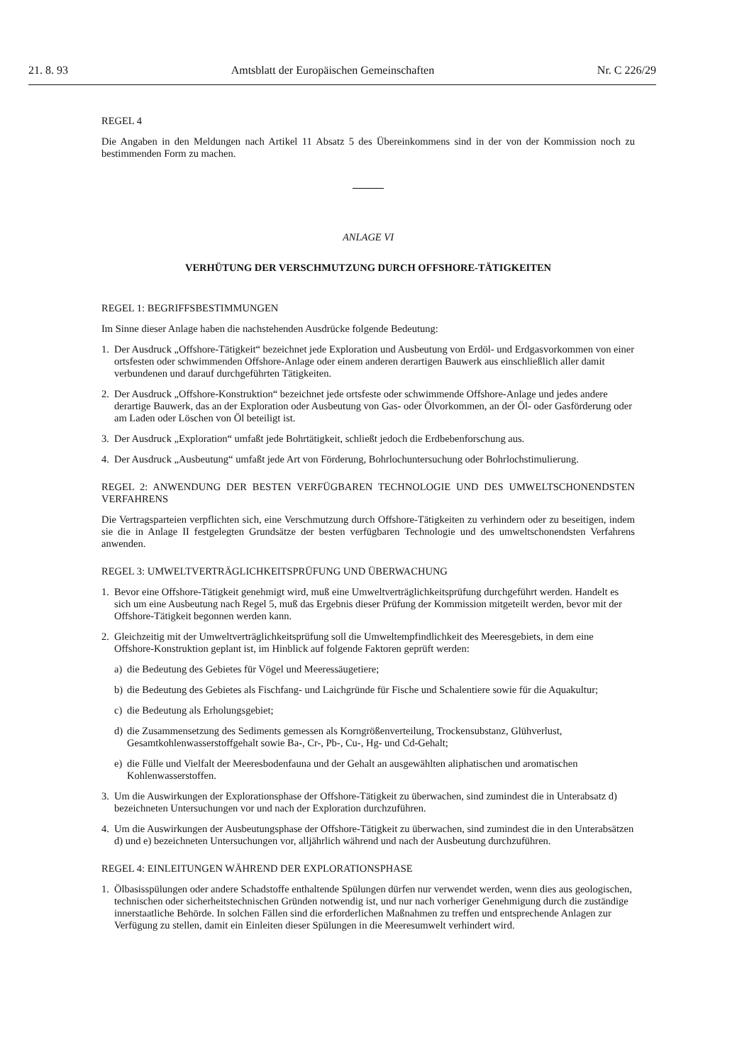21. 8. 93 Amtsblatt der Europäischen Gemeinschaften Nr. C 226/29
REGEL 4
Die Angaben in den Meldungen nach Artikel 11 Absatz 5 des Übereinkommens sind in der von der Kommission noch zu bestimmenden Form zu machen.
ANLAGE VI
VERHÜTUNG DER VERSCHMUTZUNG DURCH OFFSHORE-TÄTIGKEITEN
REGEL 1: BEGRIFFSBESTIMMUNGEN
Im Sinne dieser Anlage haben die nachstehenden Ausdrücke folgende Bedeutung:
1. Der Ausdruck „Offshore-Tätigkeit“ bezeichnet jede Exploration und Ausbeutung von Erdöl- und Erdgasvorkommen von einer ortsfesten oder schwimmenden Offshore-Anlage oder einem anderen derartigen Bauwerk aus einschließlich aller damit verbundenen und darauf durchgeführten Tätigkeiten.
2. Der Ausdruck „Offshore-Konstruktion“ bezeichnet jede ortsfeste oder schwimmende Offshore-Anlage und jedes andere derartige Bauwerk, das an der Exploration oder Ausbeutung von Gas- oder Ölvorkommen, an der Öl- oder Gasförderung oder am Laden oder Löschen von Öl beteiligt ist.
3. Der Ausdruck „Exploration“ umfaßt jede Bohrtätigkeit, schließt jedoch die Erdbebenforschung aus.
4. Der Ausdruck „Ausbeutung“ umfaßt jede Art von Förderung, Bohrlochuntersuchung oder Bohrlochstimulierung.
REGEL 2: ANWENDUNG DER BESTEN VERFÜGBAREN TECHNOLOGIE UND DES UMWELTSCHONENDSTEN VERFAHRENS
Die Vertragsparteien verpflichten sich, eine Verschmutzung durch Offshore-Tätigkeiten zu verhindern oder zu beseitigen, indem sie die in Anlage II festgelegten Grundsätze der besten verfügbaren Technologie und des umweltschonendsten Verfahrens anwenden.
REGEL 3: UMWELTVERTRÄGLICHKEITSPRÜFUNG UND ÜBERWACHUNG
1. Bevor eine Offshore-Tätigkeit genehmigt wird, muß eine Umweltverträglichkeitsprüfung durchgeführt werden. Handelt es sich um eine Ausbeutung nach Regel 5, muß das Ergebnis dieser Prüfung der Kommission mitgeteilt werden, bevor mit der Offshore-Tätigkeit begonnen werden kann.
2. Gleichzeitig mit der Umweltverträglichkeitsprüfung soll die Umweltempfindlichkeit des Meeresgebiets, in dem eine Offshore-Konstruktion geplant ist, im Hinblick auf folgende Faktoren geprüft werden:
a) die Bedeutung des Gebietes für Vögel und Meeressäugetiere;
b) die Bedeutung des Gebietes als Fischfang- und Laichgründe für Fische und Schalentiere sowie für die Aquakultur;
c) die Bedeutung als Erholungsgebiet;
d) die Zusammensetzung des Sediments gemessen als Korngrößenverteilung, Trockensubstanz, Glühverlust, Gesamtkohlenwasserstoffgehalt sowie Ba-, Cr-, Pb-, Cu-, Hg- und Cd-Gehalt;
e) die Fülle und Vielfalt der Meeresbodenfauna und der Gehalt an ausgewählten aliphatischen und aromatischen Kohlenwasserstoffen.
3. Um die Auswirkungen der Explorationsphase der Offshore-Tätigkeit zu überwachen, sind zumindest die in Unterabsatz d) bezeichneten Untersuchungen vor und nach der Exploration durchzuführen.
4. Um die Auswirkungen der Ausbeutungsphase der Offshore-Tätigkeit zu überwachen, sind zumindest die in den Unterabsätzen d) und e) bezeichneten Untersuchungen vor, alljährlich während und nach der Ausbeutung durchzuführen.
REGEL 4: EINLEITUNGEN WÄHREND DER EXPLORATIONSPHASE
1. Ölbasisspülungen oder andere Schadstoffe enthaltende Spülungen dürfen nur verwendet werden, wenn dies aus geologischen, technischen oder sicherheitstechnischen Gründen notwendig ist, und nur nach vorheriger Genehmigung durch die zuständige innerstaatliche Behörde. In solchen Fällen sind die erforderlichen Maßnahmen zu treffen und entsprechende Anlagen zur Verfügung zu stellen, damit ein Einleiten dieser Spülungen in die Meeresumwelt verhindert wird.